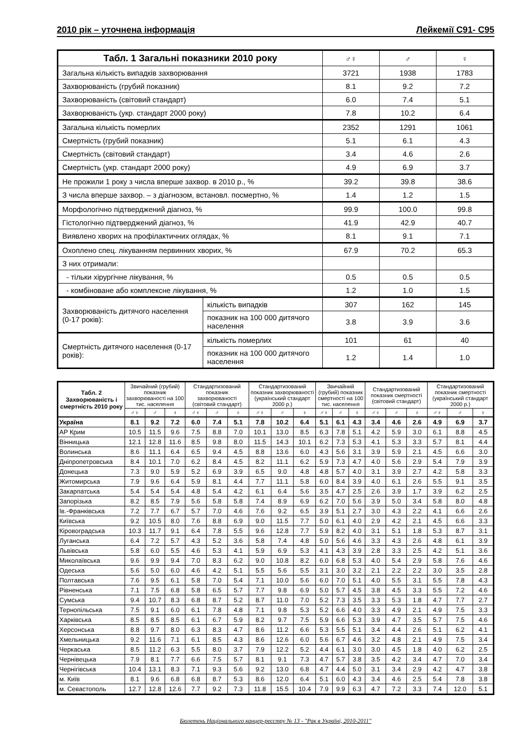2010 рік – уточнена інформація Лейкемії C91- C95
| Табл. 1 Загальні показники 2010 року | | ♂♀ | ♂ | ♀ |
| --- | --- | --- | --- | --- |
| Загальна кількість випадків захворювання | | 3721 | 1938 | 1783 |
| Захворюваність (грубий показник) | | 8.1 | 9.2 | 7.2 |
| Захворюваність (світовий стандарт) | | 6.0 | 7.4 | 5.1 |
| Захворюваність (укр. стандарт 2000 року) | | 7.8 | 10.2 | 6.4 |
| Загальна кількість померлих | | 2352 | 1291 | 1061 |
| Смертність (грубий показник) | | 5.1 | 6.1 | 4.3 |
| Смертність (світовий стандарт) | | 3.4 | 4.6 | 2.6 |
| Смертність (укр. стандарт 2000 року) | | 4.9 | 6.9 | 3.7 |
| Не прожили 1 року з числа вперше захвор. в 2010 р., % | | 39.2 | 39.8 | 38.6 |
| З числа вперше захвор. – з діагнозом, встановл. посмертно, % | | 1.4 | 1.2 | 1.5 |
| Морфологічно підтверджений діагноз, % | | 99.9 | 100.0 | 99.8 |
| Гістологічно підтверджений діагноз, % | | 41.9 | 42.9 | 40.7 |
| Виявлено хворих на профілактичних оглядах, % | | 8.1 | 9.1 | 7.1 |
| Охоплено спец. лікуванням первинних хворих, % | | 67.9 | 70.2 | 65.3 |
| З них отримали: | | | | |
| - тільки хірургічне лікування, % | | 0.5 | 0.5 | 0.5 |
| - комбіноване або комплексне лікування, % | | 1.2 | 1.0 | 1.5 |
| Захворюваність дитячого населення (0-17 років): | кількість випадків | 307 | 162 | 145 |
| | показник на 100 000 дитячого населення | 3.8 | 3.9 | 3.6 |
| Смертність дитячого населення (0-17 років): | кількість померлих | 101 | 61 | 40 |
| | показник на 100 000 дитячого населення | 1.2 | 1.4 | 1.0 |
| Табл. 2 Захворюваність і смертність 2010 року | Звичайний (грубий) показник захворюваності на 100 тис. населення | | | Стандартизований показник захворюваності (світовий стандарт) | | | Стандартизований показник захворюваності (український стандарт 2000 р.) | | | Звичайний (грубий) показник смертності на 100 тис. населення | | | Стандартизований показник смертності (світовий стандарт) | | | Стандартизований показник смертності (український стандарт 2000 р.) | | |
| --- | --- | --- | --- | --- | --- | --- | --- | --- | --- | --- | --- | --- | --- | --- | --- | --- | --- | --- |
| | ♂♀ | ♂ | ♀ | ♂♀ | ♂ | ♀ | ♂♀ | ♂ | ♀ | ♂♀ | ♂ | ♀ | ♂♀ | ♂ | ♀ | ♂♀ | ♂ | ♀ |
| Україна | 8.1 | 9.2 | 7.2 | 6.0 | 7.4 | 5.1 | 7.8 | 10.2 | 6.4 | 5.1 | 6.1 | 4.3 | 3.4 | 4.6 | 2.6 | 4.9 | 6.9 | 3.7 |
| АР Крим | 10.5 | 11.5 | 9.6 | 7.5 | 8.8 | 7.0 | 10.1 | 13.0 | 8.5 | 6.3 | 7.8 | 5.1 | 4.2 | 5.9 | 3.0 | 6.1 | 8.8 | 4.5 |
| Вінницька | 12.1 | 12.8 | 11.6 | 8.5 | 9.8 | 8.0 | 11.5 | 14.3 | 10.1 | 6.2 | 7.3 | 5.3 | 4.1 | 5.3 | 3.3 | 5.7 | 8.1 | 4.4 |
| Волинська | 8.6 | 11.1 | 6.4 | 6.5 | 9.4 | 4.5 | 8.8 | 13.6 | 6.0 | 4.3 | 5.6 | 3.1 | 3.9 | 5.9 | 2.1 | 4.5 | 6.6 | 3.0 |
| Дніпропетровська | 8.4 | 10.1 | 7.0 | 6.2 | 8.4 | 4.5 | 8.2 | 11.1 | 6.2 | 5.9 | 7.3 | 4.7 | 4.0 | 5.6 | 2.9 | 5.4 | 7.9 | 3.9 |
| Донецька | 7.3 | 9.0 | 5.9 | 5.2 | 6.9 | 3.9 | 6.5 | 9.0 | 4.8 | 4.8 | 5.7 | 4.0 | 3.1 | 3.9 | 2.7 | 4.2 | 5.8 | 3.3 |
| Житомирська | 7.9 | 9.6 | 6.4 | 5.9 | 8.1 | 4.4 | 7.7 | 11.1 | 5.8 | 6.0 | 8.4 | 3.9 | 4.0 | 6.1 | 2.6 | 5.5 | 9.1 | 3.5 |
| Закарпатська | 5.4 | 5.4 | 5.4 | 4.8 | 5.4 | 4.2 | 6.1 | 6.4 | 5.6 | 3.5 | 4.7 | 2.5 | 2.6 | 3.9 | 1.7 | 3.9 | 6.2 | 2.5 |
| Запорізька | 8.2 | 8.5 | 7.9 | 5.6 | 5.8 | 5.8 | 7.4 | 8.9 | 6.9 | 6.2 | 7.0 | 5.6 | 3.9 | 5.0 | 3.4 | 5.8 | 8.0 | 4.8 |
| Ів.-Франківська | 7.2 | 7.7 | 6.7 | 5.7 | 7.0 | 4.6 | 7.6 | 9.2 | 6.5 | 3.9 | 5.1 | 2.7 | 3.0 | 4.3 | 2.2 | 4.1 | 6.6 | 2.6 |
| Київська | 9.2 | 10.5 | 8.0 | 7.6 | 8.8 | 6.9 | 9.0 | 11.5 | 7.7 | 5.0 | 6.1 | 4.0 | 2.9 | 4.2 | 2.1 | 4.5 | 6.6 | 3.3 |
| Кіровоградська | 10.3 | 11.7 | 9.1 | 6.4 | 7.8 | 5.5 | 9.6 | 12.8 | 7.7 | 5.9 | 8.2 | 4.0 | 3.1 | 5.1 | 1.8 | 5.3 | 8.7 | 3.1 |
| Луганська | 6.4 | 7.2 | 5.7 | 4.3 | 5.2 | 3.6 | 5.8 | 7.4 | 4.8 | 5.0 | 5.6 | 4.6 | 3.3 | 4.3 | 2.6 | 4.8 | 6.1 | 3.9 |
| Львівська | 5.8 | 6.0 | 5.5 | 4.6 | 5.3 | 4.1 | 5.9 | 6.9 | 5.3 | 4.1 | 4.3 | 3.9 | 2.8 | 3.3 | 2.5 | 4.2 | 5.1 | 3.6 |
| Миколаївська | 9.6 | 9.9 | 9.4 | 7.0 | 8.3 | 6.2 | 9.0 | 10.8 | 8.2 | 6.0 | 6.8 | 5.3 | 4.0 | 5.4 | 2.9 | 5.8 | 7.6 | 4.6 |
| Одеська | 5.6 | 5.0 | 6.0 | 4.6 | 4.2 | 5.1 | 5.5 | 5.6 | 5.5 | 3.1 | 3.0 | 3.2 | 2.1 | 2.2 | 2.2 | 3.0 | 3.5 | 2.8 |
| Полтавська | 7.6 | 9.5 | 6.1 | 5.8 | 7.0 | 5.4 | 7.1 | 10.0 | 5.6 | 6.0 | 7.0 | 5.1 | 4.0 | 5.5 | 3.1 | 5.5 | 7.8 | 4.3 |
| Рівненська | 7.1 | 7.5 | 6.8 | 5.8 | 6.5 | 5.7 | 7.7 | 9.8 | 6.9 | 5.0 | 5.7 | 4.5 | 3.8 | 4.5 | 3.3 | 5.5 | 7.2 | 4.6 |
| Сумська | 9.4 | 10.7 | 8.3 | 6.8 | 8.7 | 5.2 | 8.7 | 11.0 | 7.0 | 5.2 | 7.3 | 3.5 | 3.3 | 5.3 | 1.8 | 4.7 | 7.7 | 2.7 |
| Тернопільська | 7.5 | 9.1 | 6.0 | 6.1 | 7.8 | 4.8 | 7.1 | 9.8 | 5.3 | 5.2 | 6.6 | 4.0 | 3.3 | 4.9 | 2.1 | 4.9 | 7.5 | 3.3 |
| Харківська | 8.5 | 8.5 | 8.5 | 6.1 | 6.7 | 5.9 | 8.2 | 9.7 | 7.5 | 5.9 | 6.6 | 5.3 | 3.9 | 4.7 | 3.5 | 5.7 | 7.5 | 4.6 |
| Херсонська | 8.8 | 9.7 | 8.0 | 6.3 | 8.3 | 4.7 | 8.6 | 11.2 | 6.6 | 5.3 | 5.5 | 5.1 | 3.4 | 4.4 | 2.6 | 5.1 | 6.2 | 4.1 |
| Хмельницька | 9.2 | 11.6 | 7.1 | 6.1 | 8.5 | 4.3 | 8.6 | 12.6 | 6.0 | 5.6 | 6.7 | 4.6 | 3.2 | 4.8 | 2.1 | 4.9 | 7.5 | 3.4 |
| Черкаська | 8.5 | 11.2 | 6.3 | 5.5 | 8.0 | 3.7 | 7.9 | 12.2 | 5.2 | 4.4 | 6.1 | 3.0 | 3.0 | 4.5 | 1.8 | 4.0 | 6.2 | 2.5 |
| Чернівецька | 7.9 | 8.1 | 7.7 | 6.6 | 7.5 | 5.7 | 8.1 | 9.1 | 7.3 | 4.7 | 5.7 | 3.8 | 3.5 | 4.2 | 3.4 | 4.7 | 7.0 | 3.4 |
| Чернігівська | 10.4 | 13.1 | 8.3 | 7.1 | 9.3 | 5.6 | 9.2 | 13.0 | 6.8 | 4.7 | 4.4 | 5.0 | 3.1 | 3.4 | 2.9 | 4.2 | 4.7 | 3.8 |
| м. Київ | 8.1 | 9.6 | 6.8 | 6.8 | 8.7 | 5.3 | 8.6 | 12.0 | 6.4 | 5.1 | 6.0 | 4.3 | 3.4 | 4.6 | 2.5 | 5.4 | 7.8 | 3.8 |
| м. Севастополь | 12.7 | 12.8 | 12.6 | 7.7 | 9.2 | 7.3 | 11.8 | 15.5 | 10.4 | 7.9 | 9.9 | 6.3 | 4.7 | 7.2 | 3.3 | 7.4 | 12.0 | 5.1 |
Бюлетень Національного канцер-реєстру № 13 - "Рак в Україні, 2010-2011"